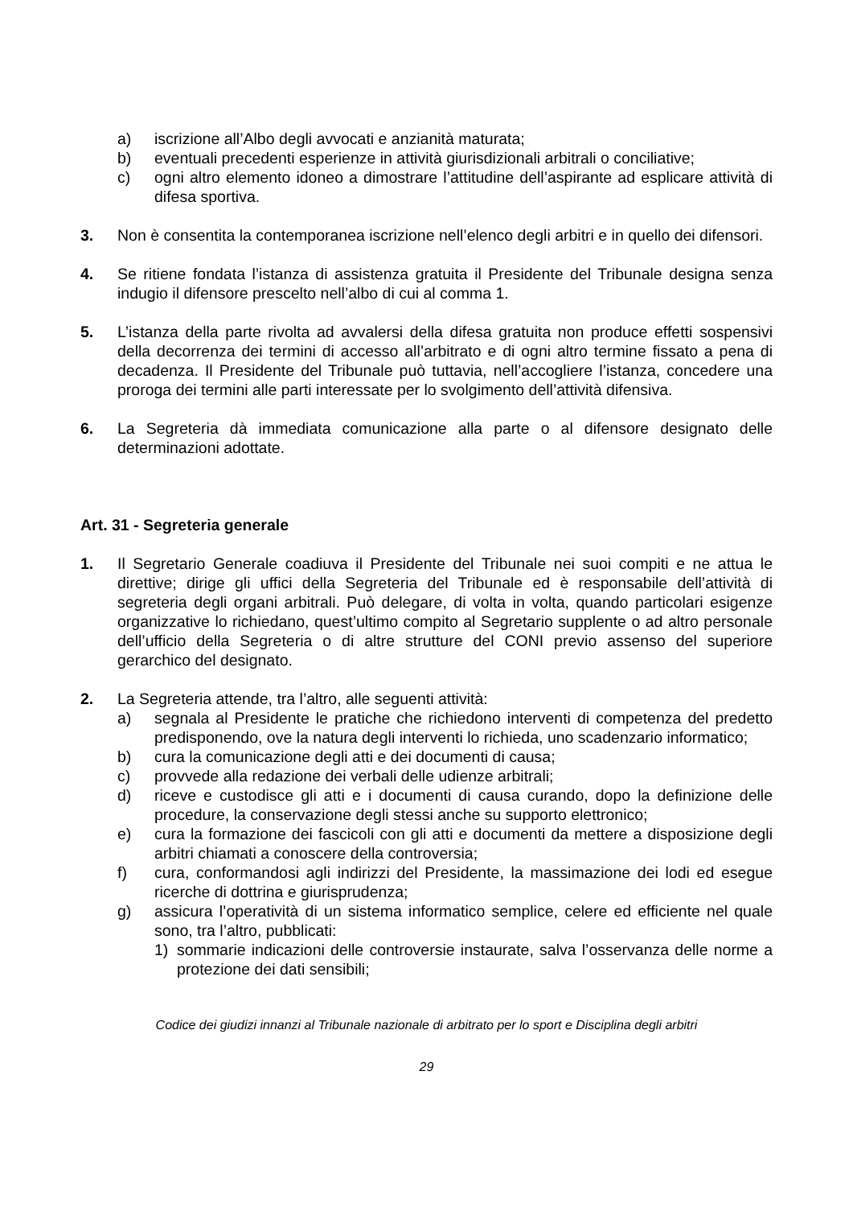a) iscrizione all’Albo degli avvocati e anzianità maturata;
b) eventuali precedenti esperienze in attività giurisdizionali arbitrali o conciliative;
c) ogni altro elemento idoneo a dimostrare l’attitudine dell’aspirante ad esplicare attività di difesa sportiva.
3. Non è consentita la contemporanea iscrizione nell’elenco degli arbitri e in quello dei difensori.
4. Se ritiene fondata l’istanza di assistenza gratuita il Presidente del Tribunale designa senza indugio il difensore prescelto nell’albo di cui al comma 1.
5. L’istanza della parte rivolta ad avvalersi della difesa gratuita non produce effetti sospensivi della decorrenza dei termini di accesso all’arbitrato e di ogni altro termine fissato a pena di decadenza. Il Presidente del Tribunale può tuttavia, nell’accogliere l’istanza, concedere una proroga dei termini alle parti interessate per lo svolgimento dell’attività difensiva.
6. La Segreteria dà immediata comunicazione alla parte o al difensore designato delle determinazioni adottate.
Art. 31 - Segreteria generale
1. Il Segretario Generale coadiuva il Presidente del Tribunale nei suoi compiti e ne attua le direttive; dirige gli uffici della Segreteria del Tribunale ed è responsabile dell’attività di segreteria degli organi arbitrali. Può delegare, di volta in volta, quando particolari esigenze organizzative lo richiedano, quest’ultimo compito al Segretario supplente o ad altro personale dell’ufficio della Segreteria o di altre strutture del CONI previo assenso del superiore gerarchico del designato.
2. La Segreteria attende, tra l’altro, alle seguenti attività:
a) segnala al Presidente le pratiche che richiedono interventi di competenza del predetto predisponendo, ove la natura degli interventi lo richieda, uno scadenzario informatico;
b) cura la comunicazione degli atti e dei documenti di causa;
c) provvede alla redazione dei verbali delle udienze arbitrali;
d) riceve e custodisce gli atti e i documenti di causa curando, dopo la definizione delle procedure, la conservazione degli stessi anche su supporto elettronico;
e) cura la formazione dei fascicoli con gli atti e documenti da mettere a disposizione degli arbitri chiamati a conoscere della controversia;
f) cura, conformandosi agli indirizzi del Presidente, la massimazione dei lodi ed esegue ricerche di dottrina e giurisprudenza;
g) assicura l’operatività di un sistema informatico semplice, celere ed efficiente nel quale sono, tra l’altro, pubblicati:
1) sommarie indicazioni delle controversie instaurate, salva l’osservanza delle norme a protezione dei dati sensibili;
Codice dei giudizi innanzi al Tribunale nazionale di arbitrato per lo sport e Disciplina degli arbitri
29